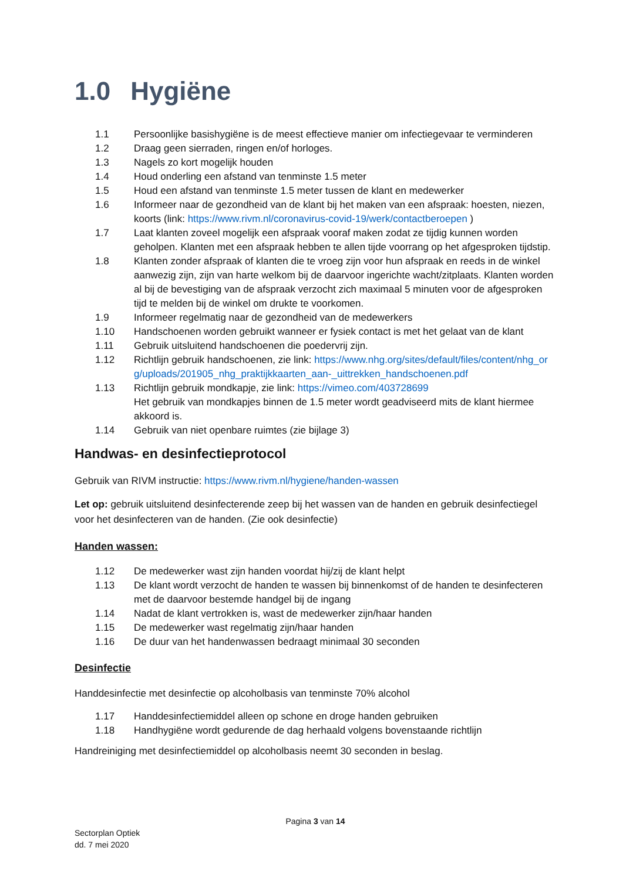1.0 Hygiëne
1.1 Persoonlijke basishygiëne is de meest effectieve manier om infectiegevaar te verminderen
1.2 Draag geen sierraden, ringen en/of horloges.
1.3 Nagels zo kort mogelijk houden
1.4 Houd onderling een afstand van tenminste 1.5 meter
1.5 Houd een afstand van tenminste 1.5 meter tussen de klant en medewerker
1.6 Informeer naar de gezondheid van de klant bij het maken van een afspraak: hoesten, niezen, koorts (link: https://www.rivm.nl/coronavirus-covid-19/werk/contactberoepen )
1.7 Laat klanten zoveel mogelijk een afspraak vooraf maken zodat ze tijdig kunnen worden geholpen. Klanten met een afspraak hebben te allen tijde voorrang op het afgesproken tijdstip.
1.8 Klanten zonder afspraak of klanten die te vroeg zijn voor hun afspraak en reeds in de winkel aanwezig zijn, zijn van harte welkom bij de daarvoor ingerichte wacht/zitplaats. Klanten worden al bij de bevestiging van de afspraak verzocht zich maximaal 5 minuten voor de afgesproken tijd te melden bij de winkel om drukte te voorkomen.
1.9 Informeer regelmatig naar de gezondheid van de medewerkers
1.10 Handschoenen worden gebruikt wanneer er fysiek contact is met het gelaat van de klant
1.11 Gebruik uitsluitend handschoenen die poedervrij zijn.
1.12 Richtlijn gebruik handschoenen, zie link: https://www.nhg.org/sites/default/files/content/nhg_org/uploads/201905_nhg_praktijkkaarten_aan-_uittrekken_handschoenen.pdf
1.13 Richtlijn gebruik mondkapje, zie link: https://vimeo.com/403728699
Het gebruik van mondkapjes binnen de 1.5 meter wordt geadviseerd mits de klant hiermee akkoord is.
1.14 Gebruik van niet openbare ruimtes (zie bijlage 3)
Handwas- en desinfectieprotocol
Gebruik van RIVM instructie: https://www.rivm.nl/hygiene/handen-wassen
Let op: gebruik uitsluitend desinfecterende zeep bij het wassen van de handen en gebruik desinfectiegel voor het desinfecteren van de handen. (Zie ook desinfectie)
Handen wassen:
1.12 De medewerker wast zijn handen voordat hij/zij de klant helpt
1.13 De klant wordt verzocht de handen te wassen bij binnenkomst of de handen te desinfecteren met de daarvoor bestemde handgel bij de ingang
1.14 Nadat de klant vertrokken is, wast de medewerker zijn/haar handen
1.15 De medewerker wast regelmatig zijn/haar handen
1.16 De duur van het handenwassen bedraagt minimaal 30 seconden
Desinfectie
Handdesinfectie met desinfectie op alcoholbasis van tenminste 70% alcohol
1.17 Handdesinfectiemiddel alleen op schone en droge handen gebruiken
1.18 Handhygiëne wordt gedurende de dag herhaald volgens bovenstaande richtlijn
Handreiniging met desinfectiemiddel op alcoholbasis neemt 30 seconden in beslag.
Pagina 3 van 14
Sectorplan Optiek
dd. 7 mei 2020